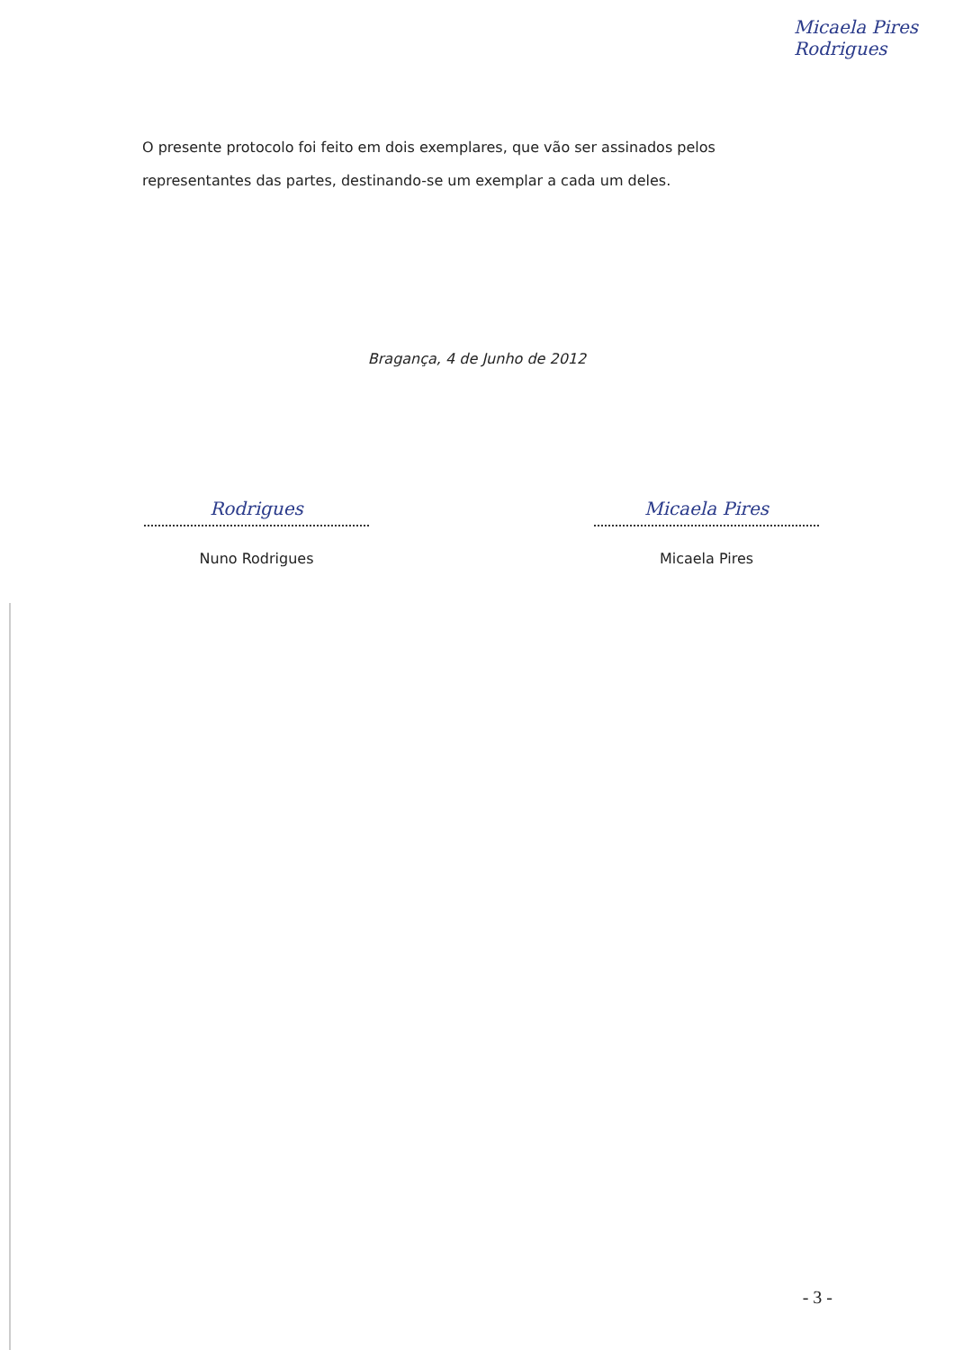Micaela Pires
Rodrigues
O presente protocolo foi feito em dois exemplares, que vão ser assinados pelos representantes das partes, destinando-se um exemplar a cada um deles.
Bragança, 4 de Junho de 2012
Rodrigues
Nuno Rodrigues
Micaela Pires
Micaela Pires
- 3 -